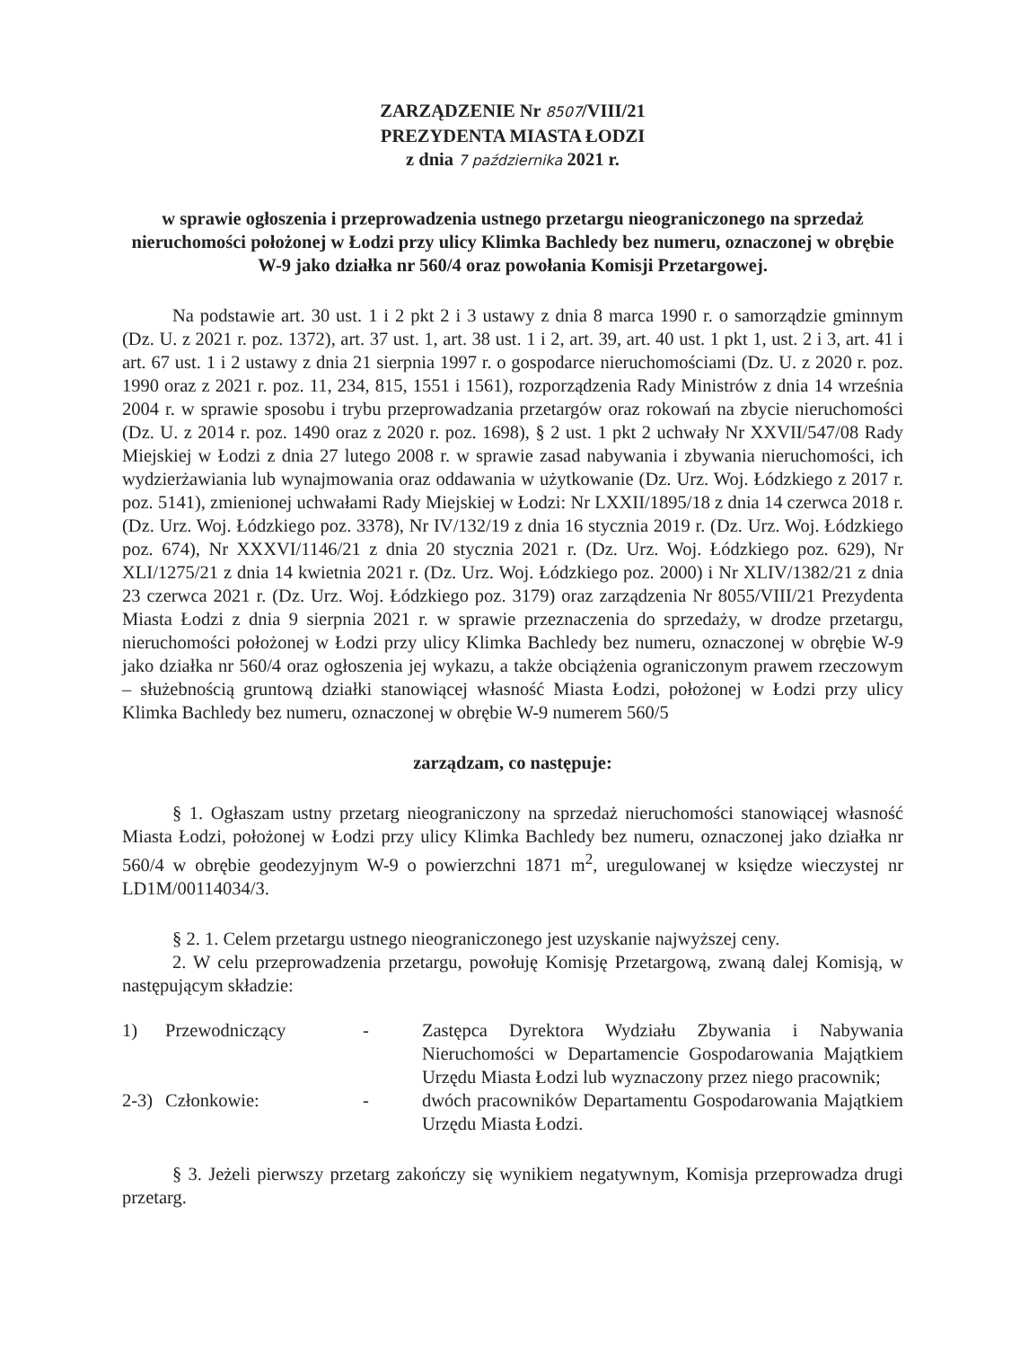ZARZĄDZENIE Nr 8507/VIII/21
PREZYDENTA MIASTA ŁODZI
z dnia 7 października 2021 r.
w sprawie ogłoszenia i przeprowadzenia ustnego przetargu nieograniczonego na sprzedaż nieruchomości położonej w Łodzi przy ulicy Klimka Bachledy bez numeru, oznaczonej w obrębie W-9 jako działka nr 560/4 oraz powołania Komisji Przetargowej.
Na podstawie art. 30 ust. 1 i 2 pkt 2 i 3 ustawy z dnia 8 marca 1990 r. o samorządzie gminnym (Dz. U. z 2021 r. poz. 1372), art. 37 ust. 1, art. 38 ust. 1 i 2, art. 39, art. 40 ust. 1 pkt 1, ust. 2 i 3, art. 41 i art. 67 ust. 1 i 2 ustawy z dnia 21 sierpnia 1997 r. o gospodarce nieruchomościami (Dz. U. z 2020 r. poz. 1990 oraz z 2021 r. poz. 11, 234, 815, 1551 i 1561), rozporządzenia Rady Ministrów z dnia 14 września 2004 r. w sprawie sposobu i trybu przeprowadzania przetargów oraz rokowań na zbycie nieruchomości (Dz. U. z 2014 r. poz. 1490 oraz z 2020 r. poz. 1698), § 2 ust. 1 pkt 2 uchwały Nr XXVII/547/08 Rady Miejskiej w Łodzi z dnia 27 lutego 2008 r. w sprawie zasad nabywania i zbywania nieruchomości, ich wydzierżawiania lub wynajmowania oraz oddawania w użytkowanie (Dz. Urz. Woj. Łódzkiego z 2017 r. poz. 5141), zmienionej uchwałami Rady Miejskiej w Łodzi: Nr LXXII/1895/18 z dnia 14 czerwca 2018 r. (Dz. Urz. Woj. Łódzkiego poz. 3378), Nr IV/132/19 z dnia 16 stycznia 2019 r. (Dz. Urz. Woj. Łódzkiego poz. 674), Nr XXXVI/1146/21 z dnia 20 stycznia 2021 r. (Dz. Urz. Woj. Łódzkiego poz. 629), Nr XLI/1275/21 z dnia 14 kwietnia 2021 r. (Dz. Urz. Woj. Łódzkiego poz. 2000) i Nr XLIV/1382/21 z dnia 23 czerwca 2021 r. (Dz. Urz. Woj. Łódzkiego poz. 3179) oraz zarządzenia Nr 8055/VIII/21 Prezydenta Miasta Łodzi z dnia 9 sierpnia 2021 r. w sprawie przeznaczenia do sprzedaży, w drodze przetargu, nieruchomości położonej w Łodzi przy ulicy Klimka Bachledy bez numeru, oznaczonej w obrębie W-9 jako działka nr 560/4 oraz ogłoszenia jej wykazu, a także obciążenia ograniczonym prawem rzeczowym – służebnością gruntową działki stanowiącej własność Miasta Łodzi, położonej w Łodzi przy ulicy Klimka Bachledy bez numeru, oznaczonej w obrębie W-9 numerem 560/5
zarządzam, co następuje:
§ 1. Ogłaszam ustny przetarg nieograniczony na sprzedaż nieruchomości stanowiącej własność Miasta Łodzi, położonej w Łodzi przy ulicy Klimka Bachledy bez numeru, oznaczonej jako działka nr 560/4 w obrębie geodezyjnym W-9 o powierzchni 1871 m<sup>2</sup>, uregulowanej w księdze wieczystej nr LD1M/00114034/3.
§ 2. 1. Celem przetargu ustnego nieograniczonego jest uzyskanie najwyższej ceny.
2. W celu przeprowadzenia przetargu, powołuję Komisję Przetargową, zwaną dalej Komisją, w następującym składzie:
| 1) | Przewodniczący | - | Zastępca Dyrektora Wydziału Zbywania i Nabywania Nieruchomości w Departamencie Gospodarowania Majątkiem Urzędu Miasta Łodzi lub wyznaczony przez niego pracownik; |
| 2-3) | Członkowie: | - | dwóch pracowników Departamentu Gospodarowania Majątkiem Urzędu Miasta Łodzi. |
§ 3. Jeżeli pierwszy przetarg zakończy się wynikiem negatywnym, Komisja przeprowadza drugi przetarg.